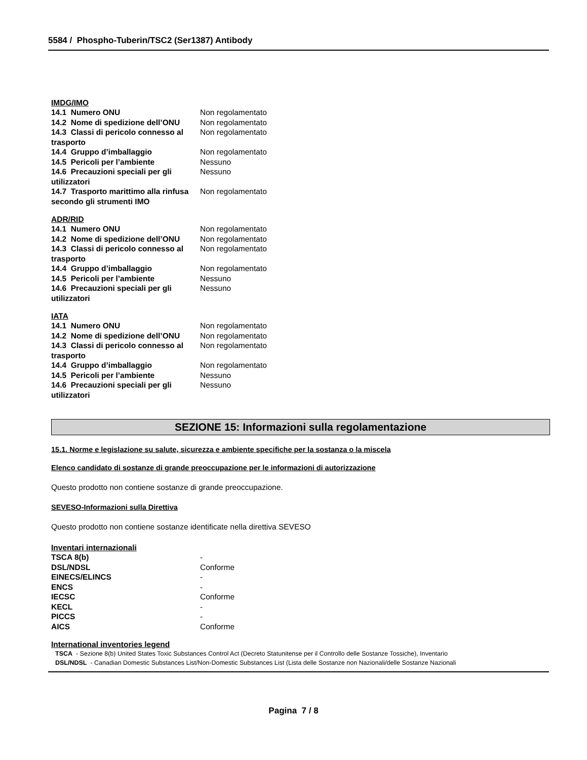5584 / Phospho-Tuberin/TSC2 (Ser1387) Antibody
IMDG/IMO
| 14.1 Numero ONU | Non regolamentato |
| 14.2 Nome di spedizione dell’ONU | Non regolamentato |
| 14.3 Classi di pericolo connesso al trasporto | Non regolamentato |
| 14.4 Gruppo d’imballaggio | Non regolamentato |
| 14.5 Pericoli per l’ambiente | Nessuno |
| 14.6 Precauzioni speciali per gli utilizzatori | Nessuno |
| 14.7 Trasporto marittimo alla rinfusa secondo gli strumenti IMO | Non regolamentato |
ADR/RID
| 14.1 Numero ONU | Non regolamentato |
| 14.2 Nome di spedizione dell’ONU | Non regolamentato |
| 14.3 Classi di pericolo connesso al trasporto | Non regolamentato |
| 14.4 Gruppo d’imballaggio | Non regolamentato |
| 14.5 Pericoli per l’ambiente | Nessuno |
| 14.6 Precauzioni speciali per gli utilizzatori | Nessuno |
IATA
| 14.1 Numero ONU | Non regolamentato |
| 14.2 Nome di spedizione dell’ONU | Non regolamentato |
| 14.3 Classi di pericolo connesso al trasporto | Non regolamentato |
| 14.4 Gruppo d’imballaggio | Non regolamentato |
| 14.5 Pericoli per l’ambiente | Nessuno |
| 14.6 Precauzioni speciali per gli utilizzatori | Nessuno |
SEZIONE 15: Informazioni sulla regolamentazione
15.1. Norme e legislazione su salute, sicurezza e ambiente specifiche per la sostanza o la miscela
Elenco candidato di sostanze di grande preoccupazione per le informazioni di autorizzazione
Questo prodotto non contiene sostanze di grande preoccupazione.
SEVESO-Informazioni sulla Direttiva
Questo prodotto non contiene sostanze identificate nella direttiva SEVESO
Inventari internazionali
| TSCA 8(b) | - |
| DSL/NDSL | Conforme |
| EINECS/ELINCS | - |
| ENCS | - |
| IECSC | Conforme |
| KECL | - |
| PICCS | - |
| AICS | Conforme |
International inventories legend
TSCA - Sezione 8(b) United States Toxic Substances Control Act (Decreto Statunitense per il Controllo delle Sostanze Tossiche), Inventario
DSL/NDSL - Canadian Domestic Substances List/Non-Domestic Substances List (Lista delle Sostanze non Nazionali/delle Sostanze Nazionali
Pagina 7 / 8